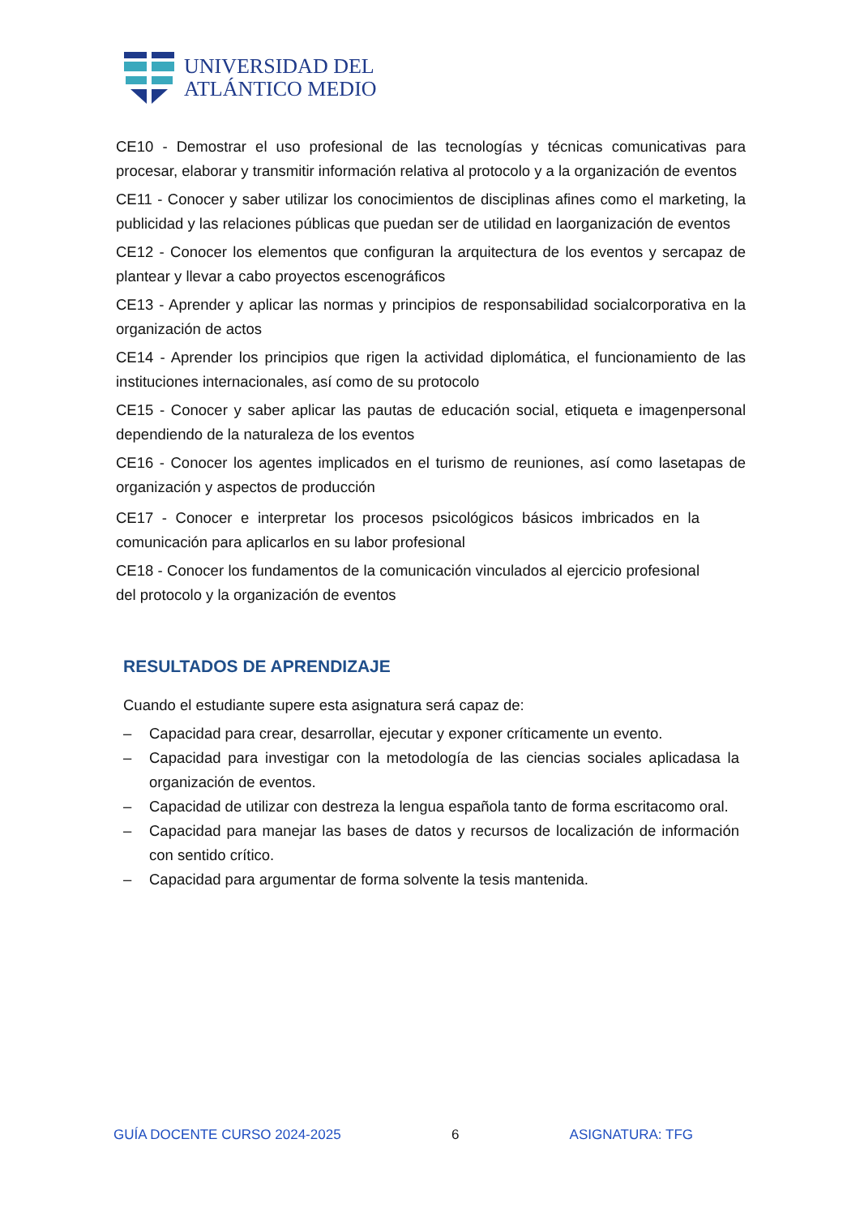UNIVERSIDAD DEL
ATLÁNTICO MEDIO
CE10 - Demostrar el uso profesional de las tecnologías y técnicas comunicativas para procesar, elaborar y transmitir información relativa al protocolo y a la organización de eventos
CE11 - Conocer y saber utilizar los conocimientos de disciplinas afines como el marketing, la publicidad y las relaciones públicas que puedan ser de utilidad en laorganización de eventos
CE12 - Conocer los elementos que configuran la arquitectura de los eventos y sercapaz de plantear y llevar a cabo proyectos escenográficos
CE13 - Aprender y aplicar las normas y principios de responsabilidad socialcorporativa en la organización de actos
CE14 - Aprender los principios que rigen la actividad diplomática, el funcionamiento de las instituciones internacionales, así como de su protocolo
CE15 - Conocer y saber aplicar las pautas de educación social, etiqueta e imagenpersonal dependiendo de la naturaleza de los eventos
CE16 - Conocer los agentes implicados en el turismo de reuniones, así como lasetapas de organización y aspectos de producción
CE17 - Conocer e interpretar los procesos psicológicos básicos imbricados en la comunicación para aplicarlos en su labor profesional
CE18 - Conocer los fundamentos de la comunicación vinculados al ejercicio profesional del protocolo y la organización de eventos
RESULTADOS DE APRENDIZAJE
Cuando el estudiante supere esta asignatura será capaz de:
– Capacidad para crear, desarrollar, ejecutar y exponer críticamente un evento.
– Capacidad para investigar con la metodología de las ciencias sociales aplicadasa la organización de eventos.
– Capacidad de utilizar con destreza la lengua española tanto de forma escritacomo oral.
– Capacidad para manejar las bases de datos y recursos de localización de información con sentido crítico.
– Capacidad para argumentar de forma solvente la tesis mantenida.
GUÍA DOCENTE CURSO 2024-2025 6 ASIGNATURA: TFG